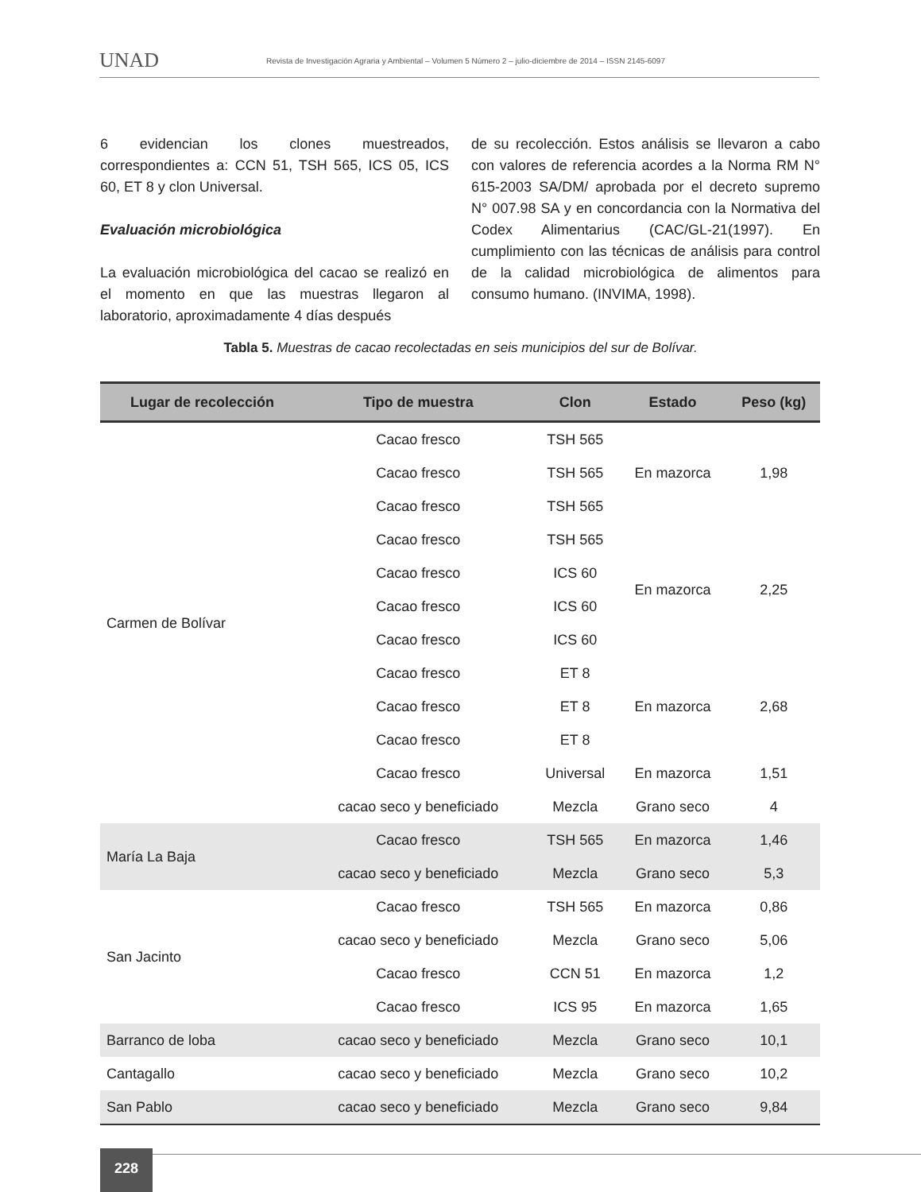UNAD
Revista de Investigación Agraria y Ambiental – Volumen 5 Número 2 – julio-diciembre de 2014 – ISSN 2145-6097
6 evidencian los clones muestreados, correspondientes a: CCN 51, TSH 565, ICS 05, ICS 60, ET 8 y clon Universal.
Evaluación microbiológica
La evaluación microbiológica del cacao se realizó en el momento en que las muestras llegaron al laboratorio, aproximadamente 4 días después
de su recolección. Estos análisis se llevaron a cabo con valores de referencia acordes a la Norma RM N° 615-2003 SA/DM/ aprobada por el decreto supremo N° 007.98 SA y en concordancia con la Normativa del Codex Alimentarius (CAC/GL-21(1997). En cumplimiento con las técnicas de análisis para control de la calidad microbiológica de alimentos para consumo humano. (INVIMA, 1998).
Tabla 5. Muestras de cacao recolectadas en seis municipios del sur de Bolívar.
| Lugar de recolección | Tipo de muestra | Clon | Estado | Peso (kg) |
| --- | --- | --- | --- | --- |
| Carmen de Bolívar | Cacao fresco | TSH 565 | En mazorca | 1,98 |
| | Cacao fresco | TSH 565 | | |
| | Cacao fresco | TSH 565 | | |
| | Cacao fresco | TSH 565 | En mazorca | 2,25 |
| | Cacao fresco | ICS 60 | | |
| | Cacao fresco | ICS 60 | | |
| | Cacao fresco | ICS 60 | | |
| | Cacao fresco | ET 8 | En mazorca | 2,68 |
| | Cacao fresco | ET 8 | | |
| | Cacao fresco | ET 8 | | |
| | Cacao fresco | Universal | En mazorca | 1,51 |
| | cacao seco y beneficiado | Mezcla | Grano seco | 4 |
| María La Baja | Cacao fresco | TSH 565 | En mazorca | 1,46 |
| | cacao seco y beneficiado | Mezcla | Grano seco | 5,3 |
| San Jacinto | Cacao fresco | TSH 565 | En mazorca | 0,86 |
| | cacao seco y beneficiado | Mezcla | Grano seco | 5,06 |
| | Cacao fresco | CCN 51 | En mazorca | 1,2 |
| | Cacao fresco | ICS 95 | En mazorca | 1,65 |
| Barranco de loba | cacao seco y beneficiado | Mezcla | Grano seco | 10,1 |
| Cantagallo | cacao seco y beneficiado | Mezcla | Grano seco | 10,2 |
| San Pablo | cacao seco y beneficiado | Mezcla | Grano seco | 9,84 |
228